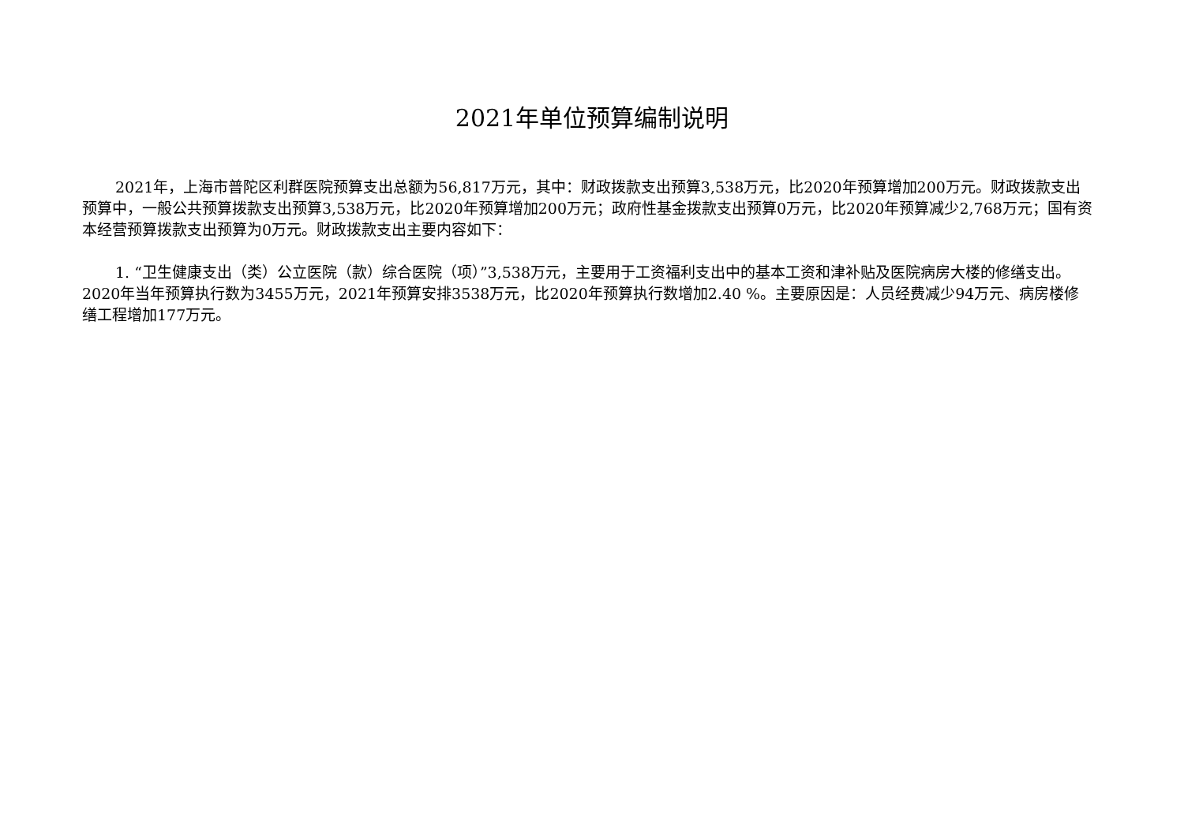2021年单位预算编制说明
2021年，上海市普陀区利群医院预算支出总额为56,817万元，其中：财政拨款支出预算3,538万元，比2020年预算增加200万元。财政拨款支出预算中，一般公共预算拨款支出预算3,538万元，比2020年预算增加200万元；政府性基金拨款支出预算0万元，比2020年预算减少2,768万元；国有资本经营预算拨款支出预算为0万元。财政拨款支出主要内容如下：
1. “卫生健康支出（类）公立医院（款）综合医院（项）”3,538万元，主要用于工资福利支出中的基本工资和津补贴及医院病房大楼的修缮支出。2020年当年预算执行数为3455万元，2021年预算安排3538万元，比2020年预算执行数增加2.40 %。主要原因是：人员经费减少94万元、病房楼修缮工程增加177万元。